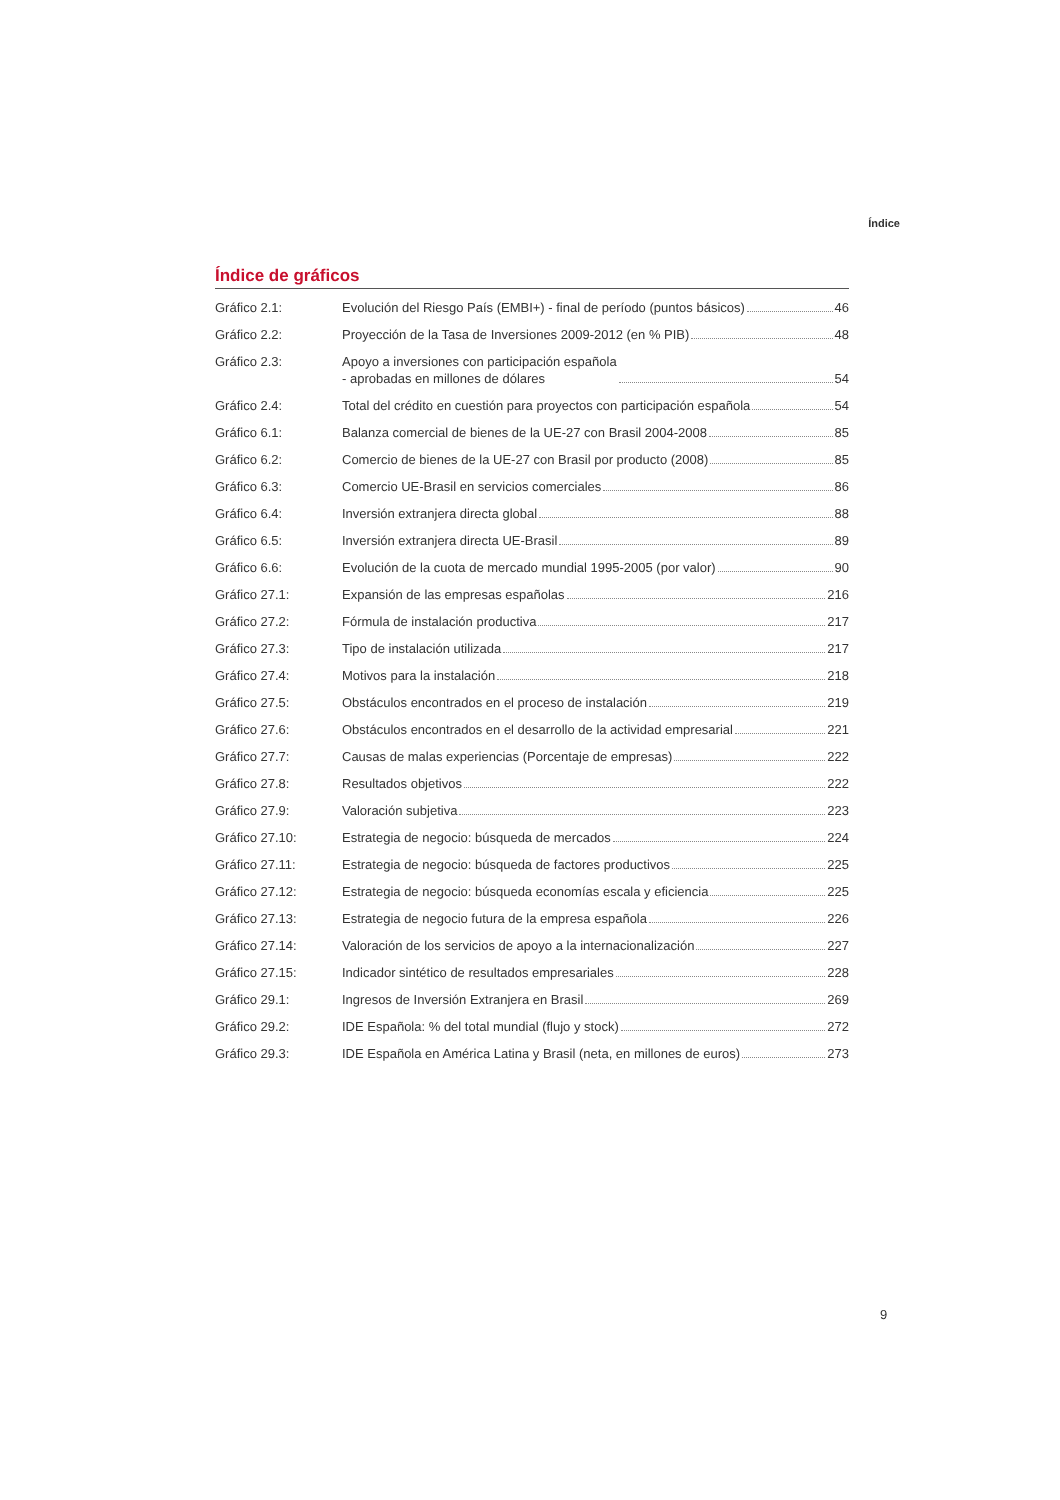Índice
Índice de gráficos
Gráfico 2.1: Evolución del Riesgo País (EMBI+) - final de período (puntos básicos) 46
Gráfico 2.2: Proyección de la Tasa de Inversiones 2009-2012 (en % PIB) 48
Gráfico 2.3: Apoyo a inversiones con participación española
- aprobadas en millones de dólares 54
Gráfico 2.4: Total del crédito en cuestión para proyectos con participación española 54
Gráfico 6.1: Balanza comercial de bienes de la UE-27 con Brasil 2004-2008 85
Gráfico 6.2: Comercio de bienes de la UE-27 con Brasil por producto (2008) 85
Gráfico 6.3: Comercio UE-Brasil en servicios comerciales 86
Gráfico 6.4: Inversión extranjera directa global 88
Gráfico 6.5: Inversión extranjera directa UE-Brasil 89
Gráfico 6.6: Evolución de la cuota de mercado mundial 1995-2005 (por valor) 90
Gráfico 27.1: Expansión de las empresas españolas 216
Gráfico 27.2: Fórmula de instalación productiva 217
Gráfico 27.3: Tipo de instalación utilizada 217
Gráfico 27.4: Motivos para la instalación 218
Gráfico 27.5: Obstáculos encontrados en el proceso de instalación 219
Gráfico 27.6: Obstáculos encontrados en el desarrollo de la actividad empresarial 221
Gráfico 27.7: Causas de malas experiencias (Porcentaje de empresas) 222
Gráfico 27.8: Resultados objetivos 222
Gráfico 27.9: Valoración subjetiva 223
Gráfico 27.10: Estrategia de negocio: búsqueda de mercados 224
Gráfico 27.11: Estrategia de negocio: búsqueda de factores productivos 225
Gráfico 27.12: Estrategia de negocio: búsqueda economías escala y eficiencia 225
Gráfico 27.13: Estrategia de negocio futura de la empresa española 226
Gráfico 27.14: Valoración de los servicios de apoyo a la internacionalización 227
Gráfico 27.15: Indicador sintético de resultados empresariales 228
Gráfico 29.1: Ingresos de Inversión Extranjera en Brasil 269
Gráfico 29.2: IDE Española: % del total mundial (flujo y stock) 272
Gráfico 29.3: IDE Española en América Latina y Brasil (neta, en millones de euros) 273
9